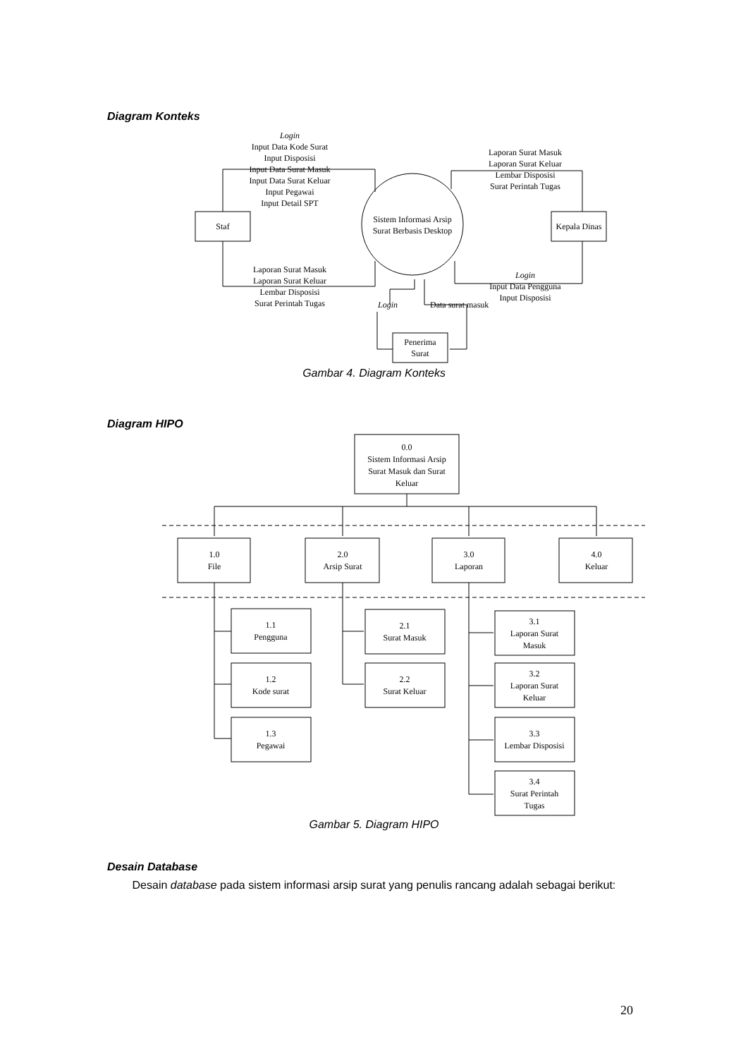Diagram Konteks
Staf
Sistem Informasi Arsip
Surat Berbasis Desktop
Kepala Dinas
Penerima
Surat
Login Input Data Kode Surat Input Disposisi Input Data Surat Masuk Input Data Surat Keluar Input Pegawai Input Detail SPT
Laporan Surat Masuk Laporan Surat Keluar Lembar Disposisi Surat Perintah Tugas
Laporan Surat Masuk Laporan Surat Keluar Lembar Disposisi Surat Perintah Tugas
Login Input Data Pengguna Input Disposisi
Login
Data surat masuk
Gambar 4. Diagram Konteks
Diagram HIPO
0.0 Sistem Informasi Arsip Surat Masuk dan Surat Keluar
1.0 File
2.0 Arsip Surat
3.0 Laporan
4.0 Keluar
1.1 Pengguna
1.2 Kode surat
1.3 Pegawai
2.1 Surat Masuk
2.2 Surat Keluar
3.1 Laporan Surat Masuk
3.2 Laporan Surat Keluar
3.3 Lembar Disposisi
3.4 Surat Perintah Tugas
Gambar 5. Diagram HIPO
Desain Database
Desain database pada sistem informasi arsip surat yang penulis rancang adalah sebagai berikut:
20